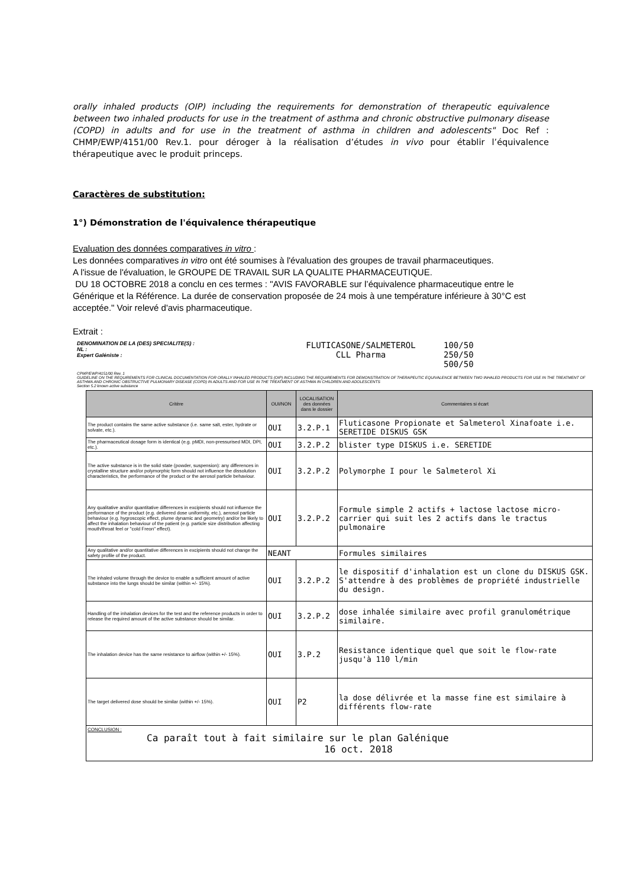orally inhaled products (OIP) including the requirements for demonstration of therapeutic equivalence between two inhaled products for use in the treatment of asthma and chronic obstructive pulmonary disease (COPD) in adults and for use in the treatment of asthma in children and adolescents" Doc Ref : CHMP/EWP/4151/00 Rev.1. pour déroger à la réalisation d’études in vivo pour établir l’équivalence thérapeutique avec le produit princeps.
Caractères de substitution:
1°) Démonstration de l'équivalence thérapeutique
Evaluation des données comparatives in vitro :
Les données comparatives in vitro ont été soumises à l'évaluation des groupes de travail pharmaceutiques.
A l'issue de l'évaluation, le GROUPE DE TRAVAIL SUR LA QUALITE PHARMACEUTIQUE.
DU 18 OCTOBRE 2018 a conclu en ces termes : "AVIS FAVORABLE sur l’équivalence pharmaceutique entre le Générique et la Référence. La durée de conservation proposée de 24 mois à une température inférieure à 30°C est acceptée." Voir relevé d'avis pharmaceutique.
Extrait :
DENOMINATION DE LA (DES) SPECIALITE(S) :
NL :
Expert Galéniste :
FLUTICASONE/SALMETEROL
CLL Pharma
100/50
250/50
500/50
CPMP/EWP/4151/00 Rev. 1
GUIDELINE ON THE REQUIREMENTS FOR CLINICAL DOCUMENTATION FOR ORALLY INHALED PRODUCTS (OIP) INCLUDING THE REQUIREMENTS FOR DEMONSTRATION OF THERAPEUTIC EQUIVALENCE BETWEEN TWO INHALED PRODUCTS FOR USE IN THE TREATMENT OF ASTHMA AND CHRONIC OBSTRUCTIVE PULMONARY DISEASE (COPD) IN ADULTS AND FOR USE IN THE TREATMENT OF ASTHMA IN CHILDREN AND ADOLESCENTS
Section 5.2 known active substance
| Critère | OUI/NON | LOCALISATION des données dans le dossier | Commentaires si écart |
| --- | --- | --- | --- |
| The product contains the same active substance (i.e. same salt, ester, hydrate or solvate, etc.). | OUI | 3.2.P.1 | Fluticasone Propionate et Salmeterol Xinafoate i.e. SERETIDE DISKUS GSK |
| The pharmaceutical dosage form is identical (e.g. pMDI, non-pressurised MDI, DPI, etc.). | OUI | 3.2.P.2 | blister type DISKUS i.e. SERETIDE |
| The active substance is in the solid state (powder, suspension): any differences in crystalline structure and/or polymorphic form should not influence the dissolution characteristics, the performance of the product or the aerosol particle behaviour. | OUI | 3.2.P.2 | Polymorphe I pour le Salmeterol Xi |
| Any qualitative and/or quantitative differences in excipients should not influence the performance of the product (e.g. delivered dose uniformity, etc.), aerosol particle behaviour (e.g. hygroscopic effect, plume dynamic and geometry) and/or be likely to affect the inhalation behaviour of the patient (e.g. particle size distribution affecting mouth/throat feel or "cold Freon" effect). | OUI | 3.2.P.2 | Formule simple 2 actifs + lactose lactose micro-carrier qui suit les 2 actifs dans le tractus pulmonaire |
| Any qualitative and/or quantitative differences in excipients should not change the safety profile of the product. | NEANT | | Formules similaires |
| The inhaled volume through the device to enable a sufficient amount of active substance into the lungs should be similar (within +/- 15%). | OUI | 3.2.P.2 | le dispositif d'inhalation est un clone du DISKUS GSK. S'attendre à des problèmes de propriété industrielle du design. |
| Handling of the inhalation devices for the test and the reference products in order to release the required amount of the active substance should be similar. | OUI | 3.2.P.2 | dose inhalée similaire avec profil granulométrique similaire. |
| The inhalation device has the same resistance to airflow (within +/- 15%). | OUI | 3.P.2 | Resistance identique quel que soit le flow-rate jusqu'à 110 l/min |
| The target delivered dose should be similar (within +/- 15%). | OUI | P2 | la dose délivrée et la masse fine est similaire à différents flow-rate |
| CONCLUSION : Ca paraît tout à fait similaire sur le plan Galénique 16 oct. 2018 | | | |